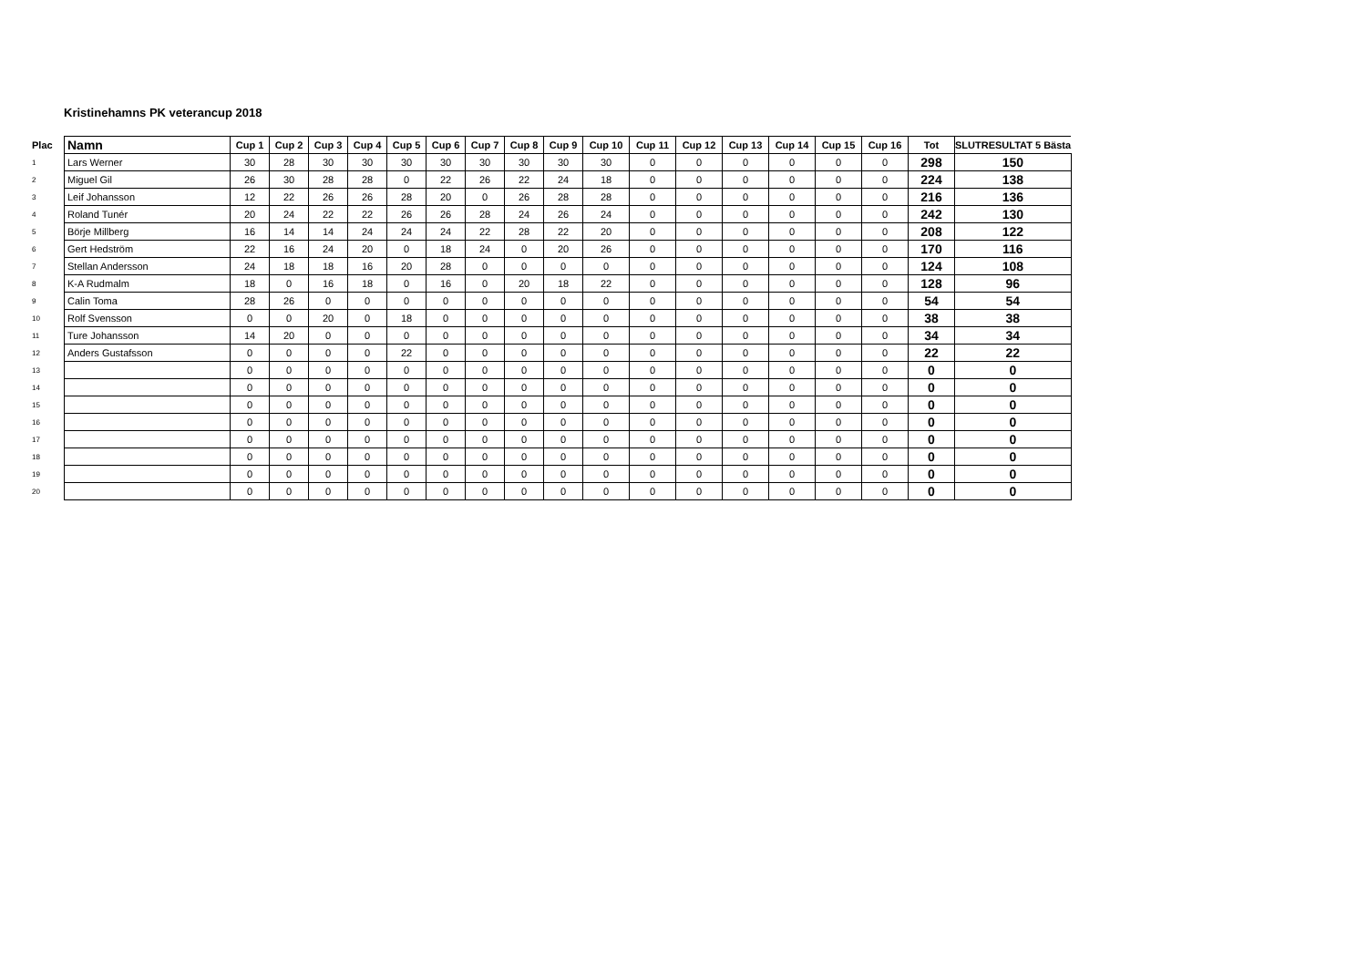Kristinehamns PK veterancup 2018
| Plac | Namn | Cup 1 | Cup 2 | Cup 3 | Cup 4 | Cup 5 | Cup 6 | Cup 7 | Cup 8 | Cup 9 | Cup 10 | Cup 11 | Cup 12 | Cup 13 | Cup 14 | Cup 15 | Cup 16 | Tot | SLUTRESULTAT 5 Bästa |
| --- | --- | --- | --- | --- | --- | --- | --- | --- | --- | --- | --- | --- | --- | --- | --- | --- | --- | --- | --- |
| 1 | Lars Werner | 30 | 28 | 30 | 30 | 30 | 30 | 30 | 30 | 30 | 30 | 0 | 0 | 0 | 0 | 0 | 0 | 298 | 150 |
| 2 | Miguel Gil | 26 | 30 | 28 | 28 | 0 | 22 | 26 | 22 | 24 | 18 | 0 | 0 | 0 | 0 | 0 | 0 | 224 | 138 |
| 3 | Leif Johansson | 12 | 22 | 26 | 26 | 28 | 20 | 0 | 26 | 28 | 28 | 0 | 0 | 0 | 0 | 0 | 0 | 216 | 136 |
| 4 | Roland Tunér | 20 | 24 | 22 | 22 | 26 | 26 | 28 | 24 | 26 | 24 | 0 | 0 | 0 | 0 | 0 | 0 | 242 | 130 |
| 5 | Börje Millberg | 16 | 14 | 14 | 24 | 24 | 24 | 22 | 28 | 22 | 20 | 0 | 0 | 0 | 0 | 0 | 0 | 208 | 122 |
| 6 | Gert Hedström | 22 | 16 | 24 | 20 | 0 | 18 | 24 | 0 | 20 | 26 | 0 | 0 | 0 | 0 | 0 | 0 | 170 | 116 |
| 7 | Stellan Andersson | 24 | 18 | 18 | 16 | 20 | 28 | 0 | 0 | 0 | 0 | 0 | 0 | 0 | 0 | 0 | 0 | 124 | 108 |
| 8 | K-A Rudmalm | 18 | 0 | 16 | 18 | 0 | 16 | 0 | 20 | 18 | 22 | 0 | 0 | 0 | 0 | 0 | 0 | 128 | 96 |
| 9 | Calin Toma | 28 | 26 | 0 | 0 | 0 | 0 | 0 | 0 | 0 | 0 | 0 | 0 | 0 | 0 | 0 | 0 | 54 | 54 |
| 10 | Rolf Svensson | 0 | 0 | 20 | 0 | 18 | 0 | 0 | 0 | 0 | 0 | 0 | 0 | 0 | 0 | 0 | 0 | 38 | 38 |
| 11 | Ture Johansson | 14 | 20 | 0 | 0 | 0 | 0 | 0 | 0 | 0 | 0 | 0 | 0 | 0 | 0 | 0 | 0 | 34 | 34 |
| 12 | Anders Gustafsson | 0 | 0 | 0 | 0 | 22 | 0 | 0 | 0 | 0 | 0 | 0 | 0 | 0 | 0 | 0 | 0 | 22 | 22 |
| 13 | | 0 | 0 | 0 | 0 | 0 | 0 | 0 | 0 | 0 | 0 | 0 | 0 | 0 | 0 | 0 | 0 | 0 | 0 |
| 14 | | 0 | 0 | 0 | 0 | 0 | 0 | 0 | 0 | 0 | 0 | 0 | 0 | 0 | 0 | 0 | 0 | 0 | 0 |
| 15 | | 0 | 0 | 0 | 0 | 0 | 0 | 0 | 0 | 0 | 0 | 0 | 0 | 0 | 0 | 0 | 0 | 0 | 0 |
| 16 | | 0 | 0 | 0 | 0 | 0 | 0 | 0 | 0 | 0 | 0 | 0 | 0 | 0 | 0 | 0 | 0 | 0 | 0 |
| 17 | | 0 | 0 | 0 | 0 | 0 | 0 | 0 | 0 | 0 | 0 | 0 | 0 | 0 | 0 | 0 | 0 | 0 | 0 |
| 18 | | 0 | 0 | 0 | 0 | 0 | 0 | 0 | 0 | 0 | 0 | 0 | 0 | 0 | 0 | 0 | 0 | 0 | 0 |
| 19 | | 0 | 0 | 0 | 0 | 0 | 0 | 0 | 0 | 0 | 0 | 0 | 0 | 0 | 0 | 0 | 0 | 0 | 0 |
| 20 | | 0 | 0 | 0 | 0 | 0 | 0 | 0 | 0 | 0 | 0 | 0 | 0 | 0 | 0 | 0 | 0 | 0 | 0 |